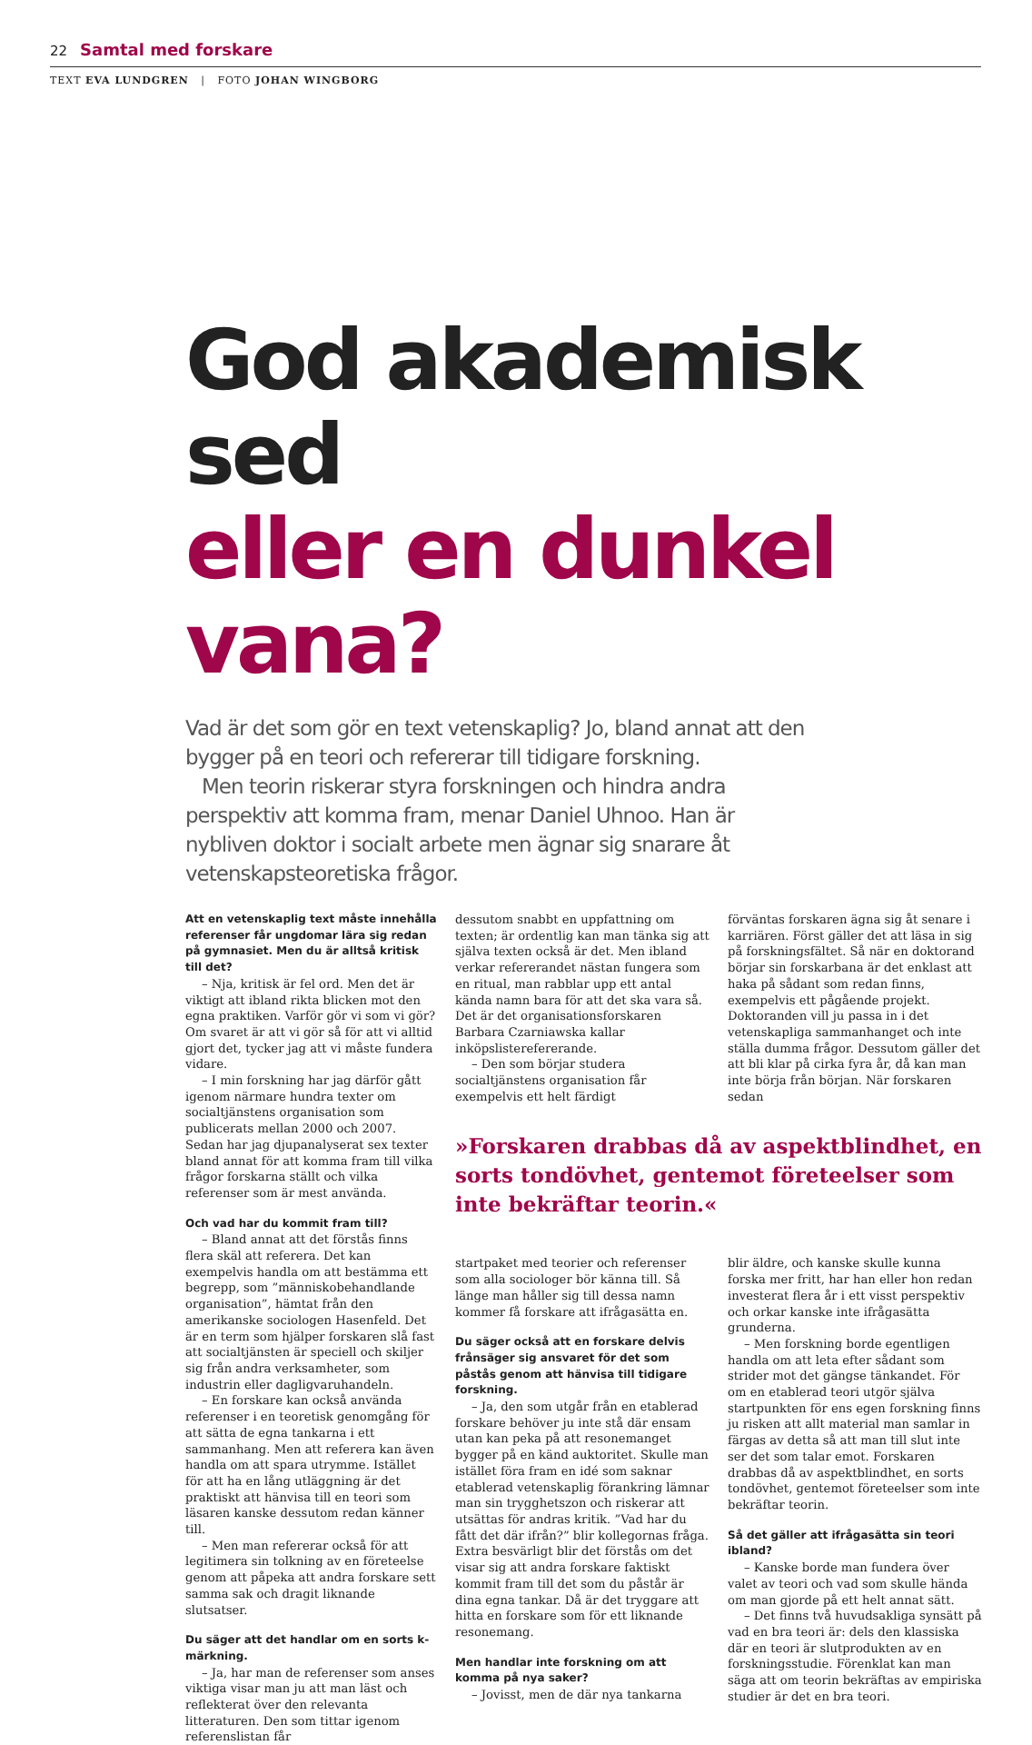22 Samtal med forskare
TEXT EVA LUNDGREN | FOTO JOHAN WINGBORG
God akademisk sed
eller en dunkel vana?
Vad är det som gör en text vetenskaplig? Jo, bland annat att den bygger på en teori och refererar till tidigare forskning.
Men teorin riskerar styra forskningen och hindra andra perspektiv att komma fram, menar Daniel Uhnoo. Han är nybliven doktor i socialt arbete men ägnar sig snarare åt vetenskapsteoretiska frågor.
Att en vetenskaplig text måste innehålla referenser får ungdomar lära sig redan på gymnasiet. Men du är alltså kritisk till det?
– Nja, kritisk är fel ord. Men det är viktigt att ibland rikta blicken mot den egna praktiken. Varför gör vi som vi gör? Om svaret är att vi gör så för att vi alltid gjort det, tycker jag att vi måste fundera vidare.
– I min forskning har jag därför gått igenom närmare hundra texter om socialtjänstens organisation som publicerats mellan 2000 och 2007. Sedan har jag djupanalyserat sex texter bland annat för att komma fram till vilka frågor forskarna ställt och vilka referenser som är mest använda.
Och vad har du kommit fram till?
– Bland annat att det förstås finns flera skäl att referera. Det kan exempelvis handla om att bestämma ett begrepp, som ”människobehandlande organisation”, hämtat från den amerikanske sociologen Hasenfeld. Det är en term som hjälper forskaren slå fast att socialtjänsten är speciell och skiljer sig från andra verksamheter, som industrin eller dagligvaruhandeln.
– En forskare kan också använda referenser i en teoretisk genomgång för att sätta de egna tankarna i ett sammanhang. Men att referera kan även handla om att spara utrymme. Istället för att ha en lång utläggning är det praktiskt att hänvisa till en teori som läsaren kanske dessutom redan känner till.
– Men man refererar också för att legitimera sin tolkning av en företeelse genom att påpeka att andra forskare sett samma sak och dragit liknande slutsatser.
Du säger att det handlar om en sorts k-märkning.
– Ja, har man de referenser som anses viktiga visar man ju att man läst och reflekterat över den relevanta litteraturen. Den som tittar igenom referenslistan får
dessutom snabbt en uppfattning om texten; är ordentlig kan man tänka sig att själva texten också är det. Men ibland verkar refererandet nästan fungera som en ritual, man rabblar upp ett antal kända namn bara för att det ska vara så. Det är det organisationsforskaren Barbara Czarniawska kallar inköpslisterefererande.
– Den som börjar studera socialtjänstens organisation får exempelvis ett helt färdigt
förväntas forskaren ägna sig åt senare i karriären. Först gäller det att läsa in sig på forskningsfältet. Så när en doktorand börjar sin forskarbana är det enklast att haka på sådant som redan finns, exempelvis ett pågående projekt. Doktoranden vill ju passa in i det vetenskapliga sammanhanget och inte ställa dumma frågor. Dessutom gäller det att bli klar på cirka fyra år, då kan man inte börja från början. När forskaren sedan
»Forskaren drabbas då av aspektblindhet, en sorts tondövhet, gentemot företeelser som inte bekräftar teorin.«
startpaket med teorier och referenser som alla sociologer bör känna till. Så länge man håller sig till dessa namn kommer få forskare att ifrågasätta en.
Du säger också att en forskare delvis frånsäger sig ansvaret för det som påstås genom att hänvisa till tidigare forskning.
– Ja, den som utgår från en etablerad forskare behöver ju inte stå där ensam utan kan peka på att resonemanget bygger på en känd auktoritet. Skulle man istället föra fram en idé som saknar etablerad vetenskaplig förankring lämnar man sin trygghetszon och riskerar att utsättas för andras kritik. ”Vad har du fått det där ifrån?” blir kollegornas fråga. Extra besvärligt blir det förstås om det visar sig att andra forskare faktiskt kommit fram till det som du påstår är dina egna tankar. Då är det tryggare att hitta en forskare som för ett liknande resonemang.
Men handlar inte forskning om att komma på nya saker?
– Jovisst, men de där nya tankarna
blir äldre, och kanske skulle kunna forska mer fritt, har han eller hon redan investerat flera år i ett visst perspektiv och orkar kanske inte ifrågasätta grunderna.
– Men forskning borde egentligen handla om att leta efter sådant som strider mot det gängse tänkandet. För om en etablerad teori utgör själva startpunkten för ens egen forskning finns ju risken att allt material man samlar in färgas av detta så att man till slut inte ser det som talar emot. Forskaren drabbas då av aspektblindhet, en sorts tondövhet, gentemot företeelser som inte bekräftar teorin.
Så det gäller att ifrågasätta sin teori ibland?
– Kanske borde man fundera över valet av teori och vad som skulle hända om man gjorde på ett helt annat sätt.
– Det finns två huvudsakliga synsätt på vad en bra teori är: dels den klassiska där en teori är slutprodukten av en forskningsstudie. Förenklat kan man säga att om teorin bekräftas av empiriska studier är det en bra teori.